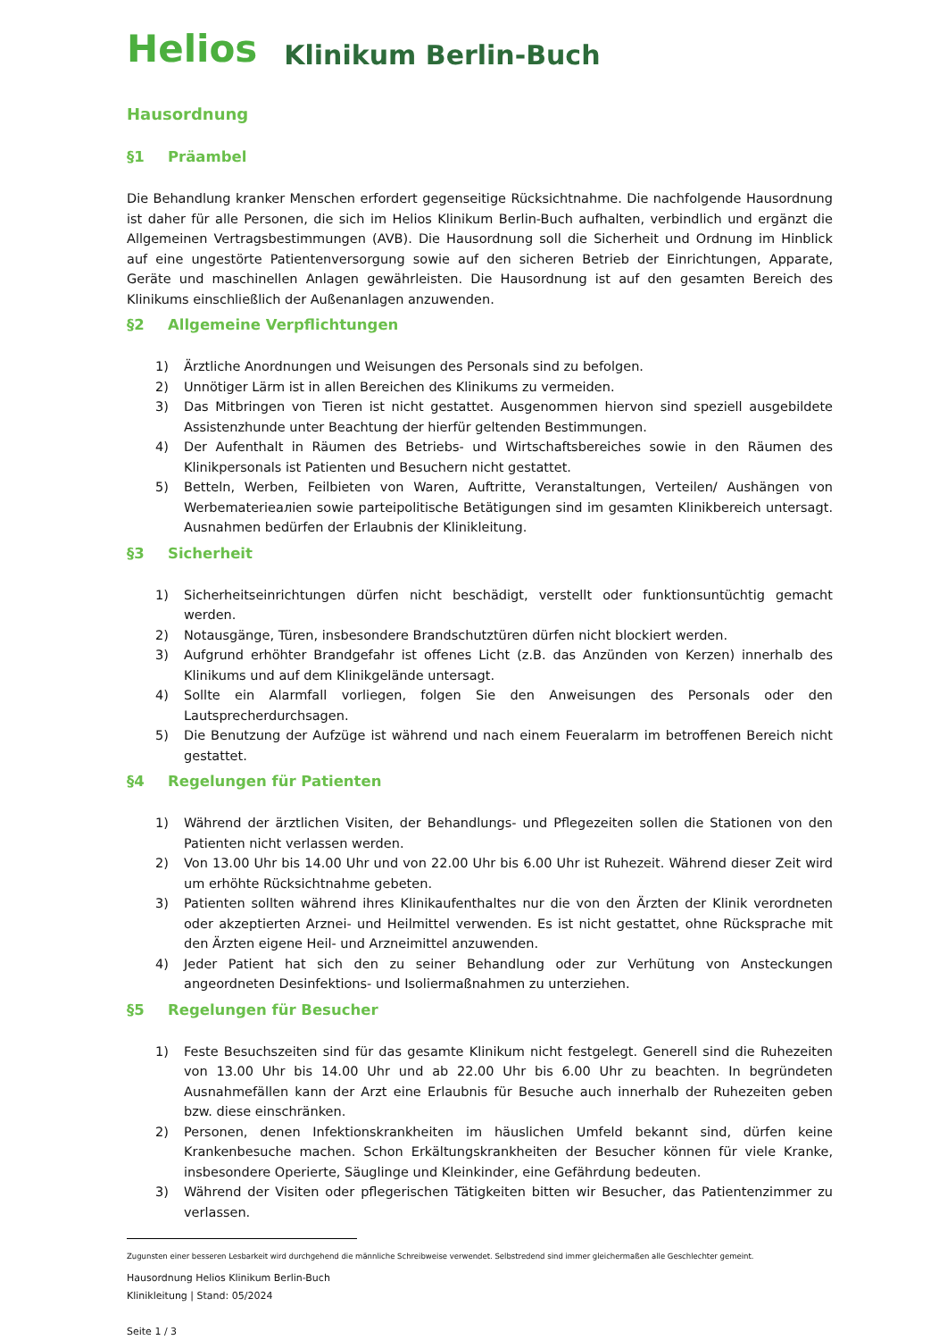Helios Klinikum Berlin-Buch
Hausordnung
§1 Präambel
Die Behandlung kranker Menschen erfordert gegenseitige Rücksichtnahme. Die nachfolgende Hausordnung ist daher für alle Personen, die sich im Helios Klinikum Berlin-Buch aufhalten, verbindlich und ergänzt die Allgemeinen Vertragsbestimmungen (AVB). Die Hausordnung soll die Sicherheit und Ordnung im Hinblick auf eine ungestörte Patientenversorgung sowie auf den sicheren Betrieb der Einrichtungen, Apparate, Geräte und maschinellen Anlagen gewährleisten. Die Hausordnung ist auf den gesamten Bereich des Klinikums einschließlich der Außenanlagen anzuwenden.
§2 Allgemeine Verpflichtungen
1) Ärztliche Anordnungen und Weisungen des Personals sind zu befolgen.
2) Unnötiger Lärm ist in allen Bereichen des Klinikums zu vermeiden.
3) Das Mitbringen von Tieren ist nicht gestattet. Ausgenommen hiervon sind speziell ausgebildete Assistenzhunde unter Beachtung der hierfür geltenden Bestimmungen.
4) Der Aufenthalt in Räumen des Betriebs- und Wirtschaftsbereiches sowie in den Räumen des Klinikpersonals ist Patienten und Besuchern nicht gestattet.
5) Betteln, Werben, Feilbieten von Waren, Auftritte, Veranstaltungen, Verteilen/ Aushängen von Werbematerieалien sowie parteipolitische Betätigungen sind im gesamten Klinikbereich untersagt. Ausnahmen bedürfen der Erlaubnis der Klinikleitung.
§3 Sicherheit
1) Sicherheitseinrichtungen dürfen nicht beschädigt, verstellt oder funktionsuntüchtig gemacht werden.
2) Notausgänge, Türen, insbesondere Brandschutztüren dürfen nicht blockiert werden.
3) Aufgrund erhöhter Brandgefahr ist offenes Licht (z.B. das Anzünden von Kerzen) innerhalb des Klinikums und auf dem Klinikgelände untersagt.
4) Sollte ein Alarmfall vorliegen, folgen Sie den Anweisungen des Personals oder den Lautsprecherdurchsagen.
5) Die Benutzung der Aufzüge ist während und nach einem Feueralarm im betroffenen Bereich nicht gestattet.
§4 Regelungen für Patienten
1) Während der ärztlichen Visiten, der Behandlungs- und Pflegezeiten sollen die Stationen von den Patienten nicht verlassen werden.
2) Von 13.00 Uhr bis 14.00 Uhr und von 22.00 Uhr bis 6.00 Uhr ist Ruhezeit. Während dieser Zeit wird um erhöhte Rücksichtnahme gebeten.
3) Patienten sollten während ihres Klinikaufenthaltes nur die von den Ärzten der Klinik verordneten oder akzeptierten Arznei- und Heilmittel verwenden. Es ist nicht gestattet, ohne Rücksprache mit den Ärzten eigene Heil- und Arzneimittel anzuwenden.
4) Jeder Patient hat sich den zu seiner Behandlung oder zur Verhütung von Ansteckungen angeordneten Desinfektions- und Isoliermaßnahmen zu unterziehen.
§5 Regelungen für Besucher
1) Feste Besuchszeiten sind für das gesamte Klinikum nicht festgelegt. Generell sind die Ruhezeiten von 13.00 Uhr bis 14.00 Uhr und ab 22.00 Uhr bis 6.00 Uhr zu beachten. In begründeten Ausnahmefällen kann der Arzt eine Erlaubnis für Besuche auch innerhalb der Ruhezeiten geben bzw. diese einschränken.
2) Personen, denen Infektionskrankheiten im häuslichen Umfeld bekannt sind, dürfen keine Krankenbesuche machen. Schon Erkältungskrankheiten der Besucher können für viele Kranke, insbesondere Operierte, Säuglinge und Kleinkinder, eine Gefährdung bedeuten.
3) Während der Visiten oder pflegerischen Tätigkeiten bitten wir Besucher, das Patientenzimmer zu verlassen.
Zugunsten einer besseren Lesbarkeit wird durchgehend die männliche Schreibweise verwendet. Selbstredend sind immer gleichermaßen alle Geschlechter gemeint.
Hausordnung Helios Klinikum Berlin-Buch
Klinikleitung | Stand: 05/2024
Seite 1 / 3